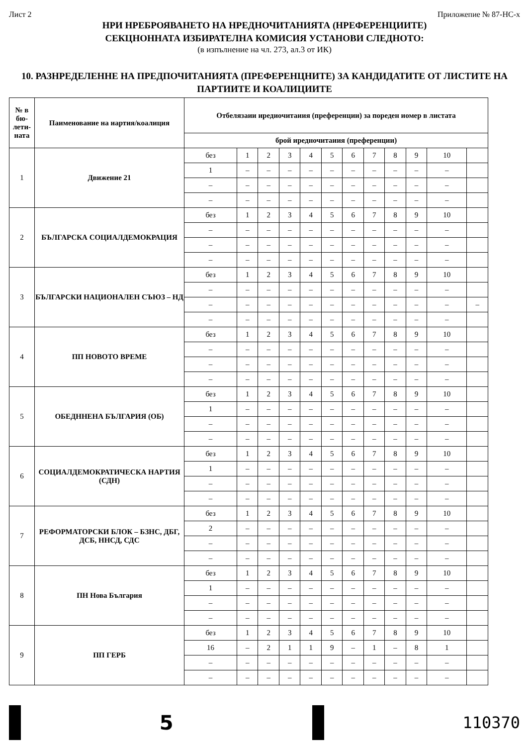Лист 2 Приложепие № 87-НС-х
НРИ НРЕБРОЯВАНЕТО НА НРЕДНОЧИТАНИЯТА (НРЕФЕРЕНЦИИТЕ)
СЕКЦНОННАТА ИЗБИРАТЕЛНА КОМИСИЯ УСТАНОВИ СЛЕДНОТО:
(в изпълнение на чл. 273, ал.3 от ИК)
10. РАЗНРЕДЕЛЕННЕ НА ПРЕДПОЧИТАНИЯТА (ПРЕФЕРЕНЦНИТЕ) ЗА КАНДИДАТИТЕ ОТ ЛИСТИТЕ НА ПАРТИИТЕ И КОАЛИЦИИТЕ
| № в бю-лети-ната | Паименование на иартия/коалиция | Отбелязаии иредиочитаиия (преференции) за пореден иомер в листата | | | | | | | | | | | |
| --- | --- | --- | --- | --- | --- | --- | --- | --- | --- | --- | --- | --- | --- |
| | | брой иредночитаиия (преференции) | | | | | | | | | | | |
| 1 | Движение 21 | без | 1 | 2 | 3 | 4 | 5 | 6 | 7 | 8 | 9 | 10 | |
| | | 1 | – | – | – | – | – | – | – | – | – | – | |
| | | – | – | – | – | – | – | – | – | – | – | – | |
| | | – | – | – | – | – | – | – | – | – | – | – | |
| 2 | БЪЛГАРСКА СОЦИАЛДЕМОКРАЦИЯ | без | 1 | 2 | 3 | 4 | 5 | 6 | 7 | 8 | 9 | 10 | |
| | | – | – | – | – | – | – | – | – | – | – | – | |
| | | – | – | – | – | – | – | – | – | – | – | – | |
| | | – | – | – | – | – | – | – | – | – | – | – | |
| 3 | БЪЛГАРСКИ НАЦИОНАЛЕН СЪЮЗ – НД | без | 1 | 2 | 3 | 4 | 5 | 6 | 7 | 8 | 9 | 10 | |
| | | – | – | – | – | – | – | – | – | – | – | – | |
| | | – | – | – | – | – | – | – | – | – | – | – | – |
| | | – | – | – | – | – | – | – | – | – | – | – | |
| 4 | ПП НОВОТО ВРЕМЕ | без | 1 | 2 | 3 | 4 | 5 | 6 | 7 | 8 | 9 | 10 | |
| | | – | – | – | – | – | – | – | – | – | – | – | |
| | | – | – | – | – | – | – | – | – | – | – | – | |
| | | – | – | – | – | – | – | – | – | – | – | – | |
| 5 | ОБЕДННЕНА БЪЛГАРИЯ (ОБ) | без | 1 | 2 | 3 | 4 | 5 | 6 | 7 | 8 | 9 | 10 | |
| | | 1 | – | – | – | – | – | – | – | – | – | – | |
| | | – | – | – | – | – | – | – | – | – | – | – | |
| | | – | – | – | – | – | – | – | – | – | – | – | |
| 6 | СОЦИАЛДЕМОКРАТИЧЕСКА НАРТИЯ (СДН) | без | 1 | 2 | 3 | 4 | 5 | 6 | 7 | 8 | 9 | 10 | |
| | | 1 | – | – | – | – | – | – | – | – | – | – | |
| | | – | – | – | – | – | – | – | – | – | – | – | |
| | | – | – | – | – | – | – | – | – | – | – | – | |
| 7 | РЕФОРМАТОРСКИ БЛОК – БЗНС, ДБГ, ДСБ, ННСД, СДС | без | 1 | 2 | 3 | 4 | 5 | 6 | 7 | 8 | 9 | 10 | |
| | | 2 | – | – | – | – | – | – | – | – | – | – | |
| | | – | – | – | – | – | – | – | – | – | – | – | |
| | | – | – | – | – | – | – | – | – | – | – | – | |
| 8 | ПН Нова България | без | 1 | 2 | 3 | 4 | 5 | 6 | 7 | 8 | 9 | 10 | |
| | | 1 | – | – | – | – | – | – | – | – | – | – | |
| | | – | – | – | – | – | – | – | – | – | – | – | |
| | | – | – | – | – | – | – | – | – | – | – | – | |
| 9 | ПП ГЕРБ | без | 1 | 2 | 3 | 4 | 5 | 6 | 7 | 8 | 9 | 10 | |
| | | 16 | – | 2 | 1 | 1 | 9 | – | 1 | – | 8 | 1 | |
| | | – | – | – | – | – | – | – | – | – | – | – | |
| | | – | – | – | – | – | – | – | – | – | – | – | |
5
110370